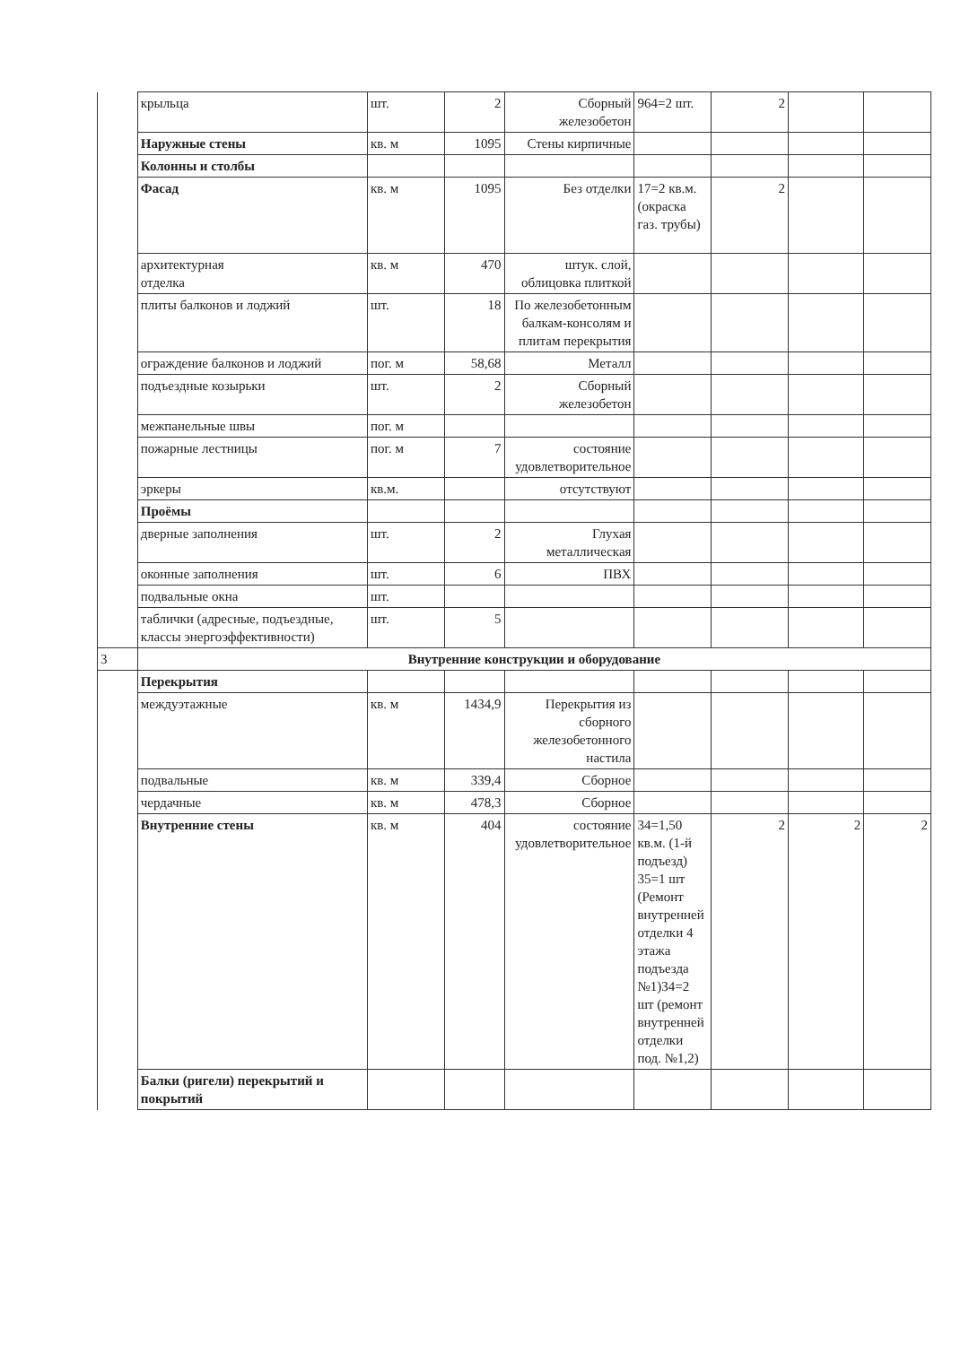| | крыльца | шт. | 2 | Сборный железобетон | 964=2 шт. | 2 | | |
| | Наружные стены | кв. м | 1095 | Стены кирпичные | | | | |
| | Колонны и столбы | | | | | | | |
| | Фасад | кв. м | 1095 | Без отделки | 17=2 кв.м. (окраска газ. трубы) | 2 | | |
| | архитектурная отделка | кв. м | 470 | штук. слой, облицовка плиткой | | | | |
| | плиты балконов и лоджий | шт. | 18 | По железобетонным балкам-консолям и плитам перекрытия | | | | |
| | ограждение балконов и лоджий | пог. м | 58,68 | Металл | | | | |
| | подъездные козырьки | шт. | 2 | Сборный железобетон | | | | |
| | межпанельные швы | пог. м | | | | | | |
| | пожарные лестницы | пог. м | 7 | состояние удовлетворительное | | | | |
| | эркеры | кв.м. | | отсутствуют | | | | |
| | Проёмы | | | | | | | |
| | дверные заполнения | шт. | 2 | Глухая металлическая | | | | |
| | оконные заполнения | шт. | 6 | ПВХ | | | | |
| | подвальные окна | шт. | | | | | | |
| | таблички (адресные, подъездные, классы энергоэффективности) | шт. | 5 | | | | | |
| 3 | Внутренние конструкции и оборудование | | | | | | | |
| | Перекрытия | | | | | | | |
| | междуэтажные | кв. м | 1434,9 | Перекрытия из сборного железобетонного настила | | | | |
| | подвальные | кв. м | 339,4 | Сборное | | | | |
| | чердачные | кв. м | 478,3 | Сборное | | | | |
| | Внутренние стены | кв. м | 404 | состояние удовлетворительное | 34=1,50 кв.м. (1-й подъезд) 35=1 шт (Ремонт внутренней отделки 4 этажа подъезда №1)34=2 шт (ремонт внутренней отделки под. №1,2) | 2 | 2 | 2 |
| | Балки (ригели) перекрытий и покрытий | | | | | | | |